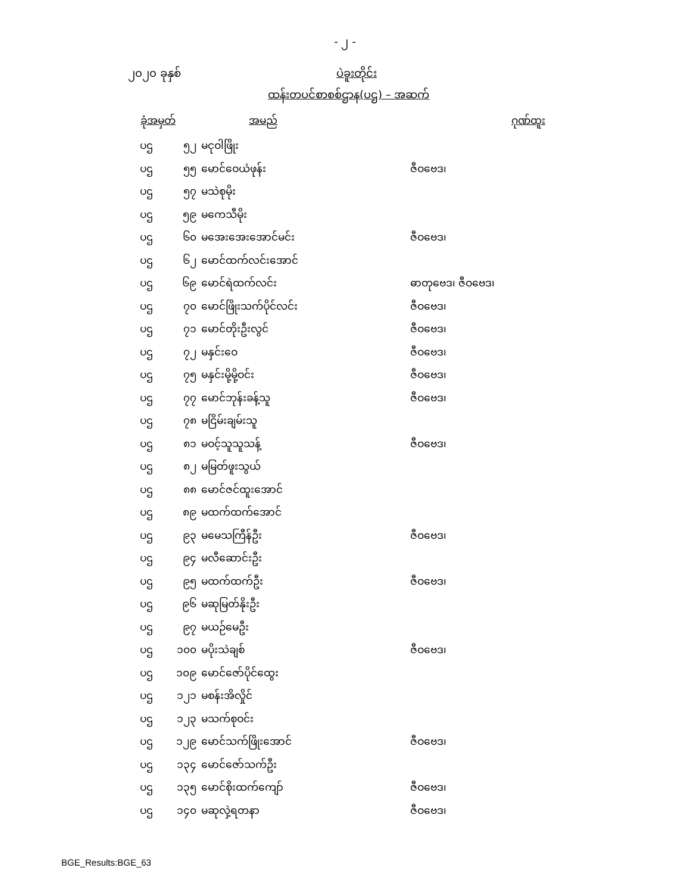- ၂ -
၂၀၂၀ ခုနှစ် ပဲခူးတိုင်း
ထန်းတပင်စာစစ်ဌာန(ပဌ) – အဆက်
| ခုံအမှတ် | | အမည် | ဂုဏ်ထူး |
| --- | --- | --- | --- |
| ပဌ | ၅၂ | မငုဝါဖြိုး | |
| ပဌ | ၅၅ | မောင်ဝေယံဖုန်း | ဇီဝဗေဒ၊ |
| ပဌ | ၅၇ | မသဲစုမိုး | |
| ပဌ | ၅၉ | မကေသီမိုး | |
| ပဌ | ၆၀ | မအေးအေးအောင်မင်း | ဇီဝဗေဒ၊ |
| ပဌ | ၆၂ | မောင်ထက်လင်းအောင် | |
| ပဌ | ၆၉ | မောင်ရဲထက်လင်း | ဓာတုဗေဒ၊ ဇီဝဗေဒ၊ |
| ပဌ | ၇၀ | မောင်ဖြိုးသက်ပိုင်လင်း | ဇီဝဗေဒ၊ |
| ပဌ | ၇၁ | မောင်တိုးဦးလွင် | ဇီဝဗေဒ၊ |
| ပဌ | ၇၂ | မနှင်းဝေ | ဇီဝဗေဒ၊ |
| ပဌ | ၇၅ | မနှင်းမို့မို့ဝင်း | ဇီဝဗေဒ၊ |
| ပဌ | ၇၇ | မောင်ဘုန်းခန့်သူ | ဇီဝဗေဒ၊ |
| ပဌ | ၇၈ | မငြိမ်းချမ်းသူ | |
| ပဌ | ၈၁ | မဝင့်သူသူသန့် | ဇီဝဗေဒ၊ |
| ပဌ | ၈၂ | မမြတ်ဖူးသွယ် | |
| ပဌ | ၈၈ | မောင်ဇင်ထူးအောင် | |
| ပဌ | ၈၉ | မထက်ထက်အောင် | |
| ပဌ | ၉၃ | မမေသကြီန်ဦး | ဇီဝဗေဒ၊ |
| ပဌ | ၉၄ | မလီဆောင်းဦး | |
| ပဌ | ၉၅ | မထက်ထက်ဦး | ဇီဝဗေဒ၊ |
| ပဌ | ၉၆ | မဆုမြတ်နိုးဦး | |
| ပဌ | ၉၇ | မယဉ်မေဦး | |
| ပဌ | ၁၀၀ | မပိုးသဲချစ် | ဇီဝဗေဒ၊ |
| ပဌ | ၁၀၉ | မောင်ဇော်ပိုင်ထွေး | |
| ပဌ | ၁၂၁ | မစန်းအိလှိုင် | |
| ပဌ | ၁၂၃ | မသက်စုဝင်း | |
| ပဌ | ၁၂၉ | မောင်သက်ဖြိုးအောင် | ဇီဝဗေဒ၊ |
| ပဌ | ၁၃၄ | မောင်ဇော်သက်ဦး | |
| ပဌ | ၁၃၅ | မောင်စိုးထက်ကျော် | ဇီဝဗေဒ၊ |
| ပဌ | ၁၄၀ | မဆုလှဲ့ရတနာ | ဇီဝဗေဒ၊ |
BGE_Results:BGE_63